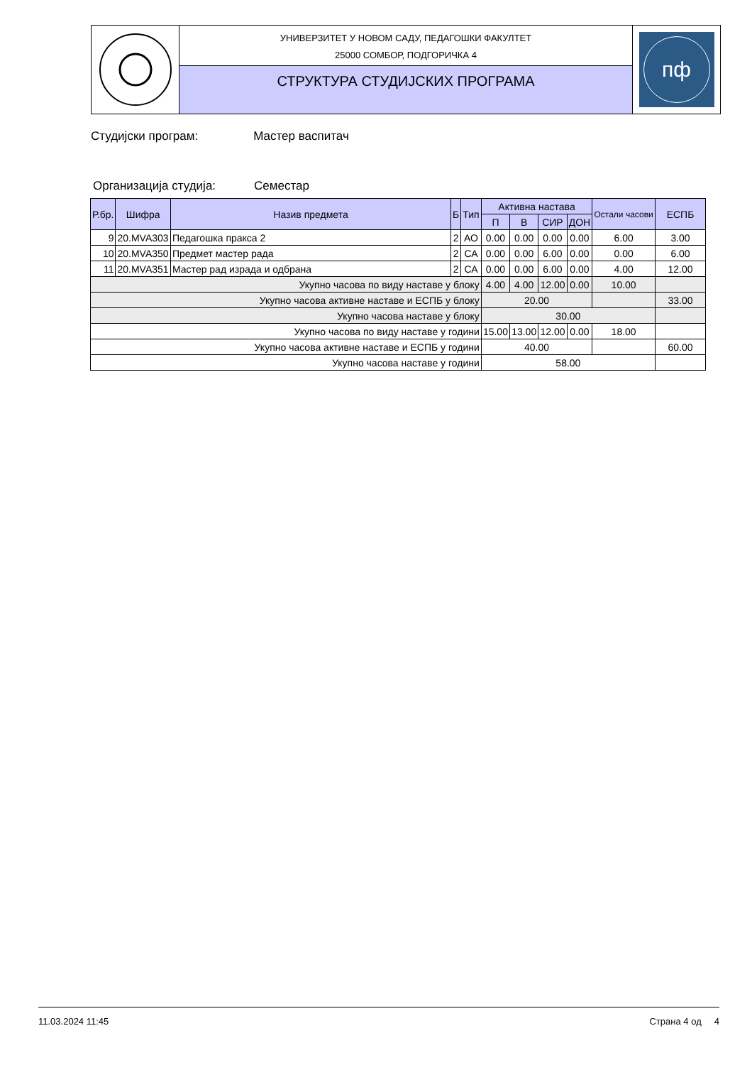УНИВЕРЗИТЕТ У НОВОМ САДУ, ПЕДАГОШКИ ФАКУЛТЕТ
25000 СОМБОР, ПОДГОРИЧКА 4
СТРУКТУРА СТУДИЈСКИХ ПРОГРАМА
пф
Студијски програм: Мастер васпитач
Организација студија: Семестар
| Р.бр. | Шифра | Назив предмета | Б | Тип | Активна настава | | | | Остали часови | ЕСПБ |
| --- | --- | --- | --- | --- | --- | --- | --- | --- | --- | --- |
| | | | | | П | В | СИР | ДОН | | |
| 9 | 20.MVA303 | Педагошка пракса 2 | 2 | АО | 0.00 | 0.00 | 0.00 | 0.00 | 6.00 | 3.00 |
| 10 | 20.MVA350 | Предмет мастер рада | 2 | СА | 0.00 | 0.00 | 6.00 | 0.00 | 0.00 | 6.00 |
| 11 | 20.MVA351 | Мастер рад израда и одбрана | 2 | СА | 0.00 | 0.00 | 6.00 | 0.00 | 4.00 | 12.00 |
| Укупно часова по виду наставе у блоку | | | | | 4.00 | 4.00 | 12.00 | 0.00 | 10.00 | |
| Укупно часова активне наставе и ЕСПБ у блоку | | | | | 20.00 | | | | | 33.00 |
| Укупно часова наставе у блоку | | | | | 30.00 | | | | | |
| Укупно часова по виду наставе у години | | | | | 15.00 | 13.00 | 12.00 | 0.00 | 18.00 | |
| Укупно часова активне наставе и ЕСПБ у години | | | | | 40.00 | | | | | 60.00 |
| Укупно часова наставе у години | | | | | 58.00 | | | | | |
11.03.2024 11:45 Страна 4 од 4